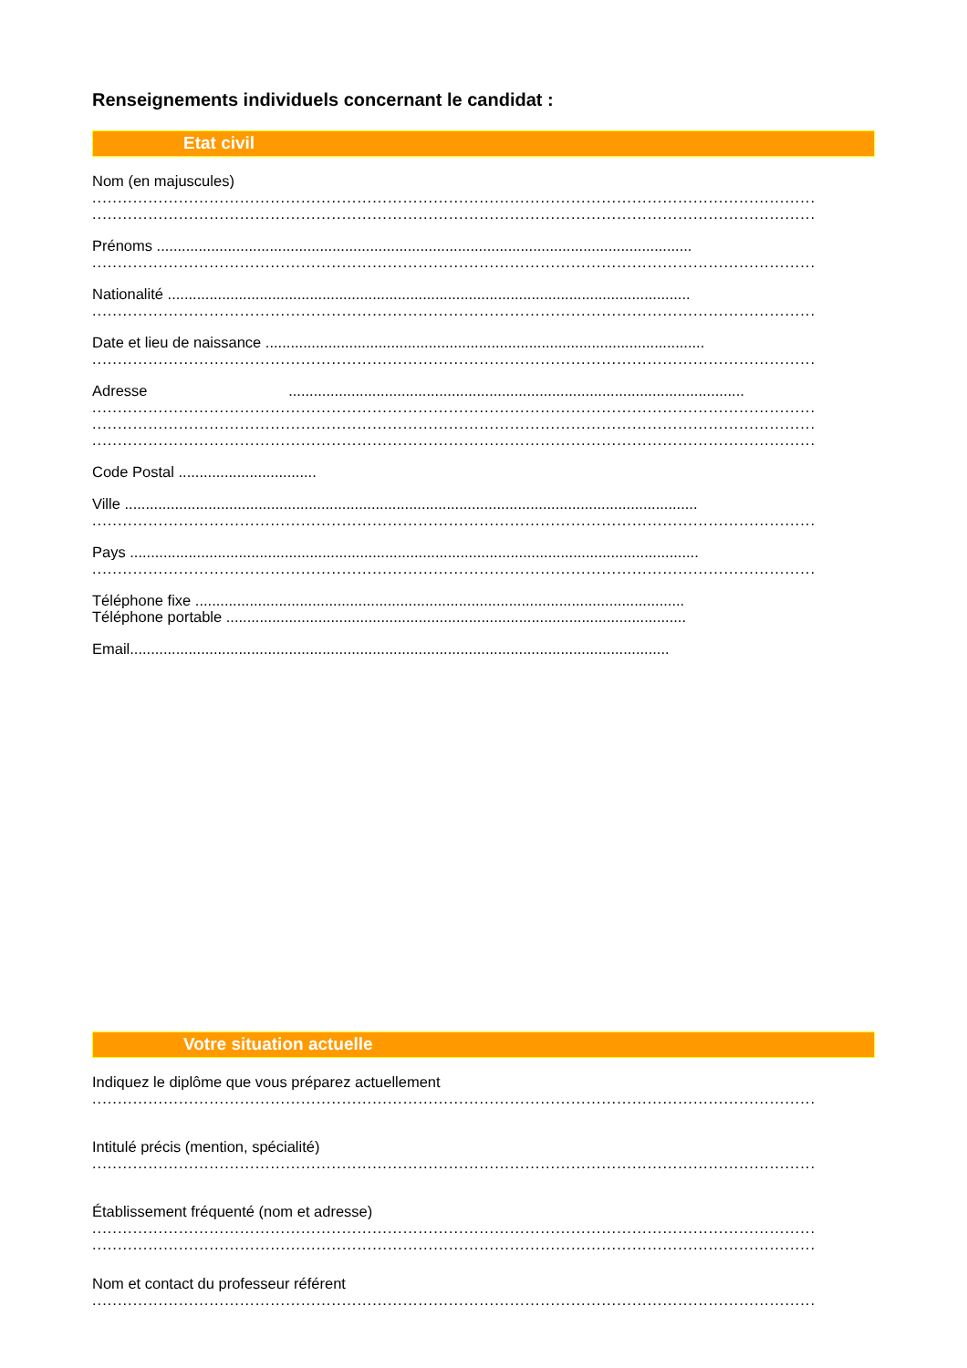Renseignements individuels concernant le candidat :
Etat civil
Nom (en majuscules)
..............................................................................................................................................
..............................................................................................................................................
Prénoms ................................................................................................................................
..............................................................................................................................................
Nationalité .............................................................................................................................
..............................................................................................................................................
Date et lieu de naissance .........................................................................................................
..............................................................................................................................................
Adresse .............................................................................................................
..............................................................................................................................................
..............................................................................................................................................
..............................................................................................................................................
Code Postal .................................
Ville .........................................................................................................................................
..............................................................................................................................................
Pays ........................................................................................................................................
..............................................................................................................................................
Téléphone fixe .....................................................................................................................
Téléphone portable ..............................................................................................................
Email.................................................................................................................................
Votre situation actuelle
Indiquez le diplôme que vous préparez actuellement
..............................................................................................................................................
Intitulé précis (mention, spécialité)
..............................................................................................................................................
Établissement fréquenté (nom et adresse)
..............................................................................................................................................
..............................................................................................................................................
Nom et contact du professeur référent
..............................................................................................................................................